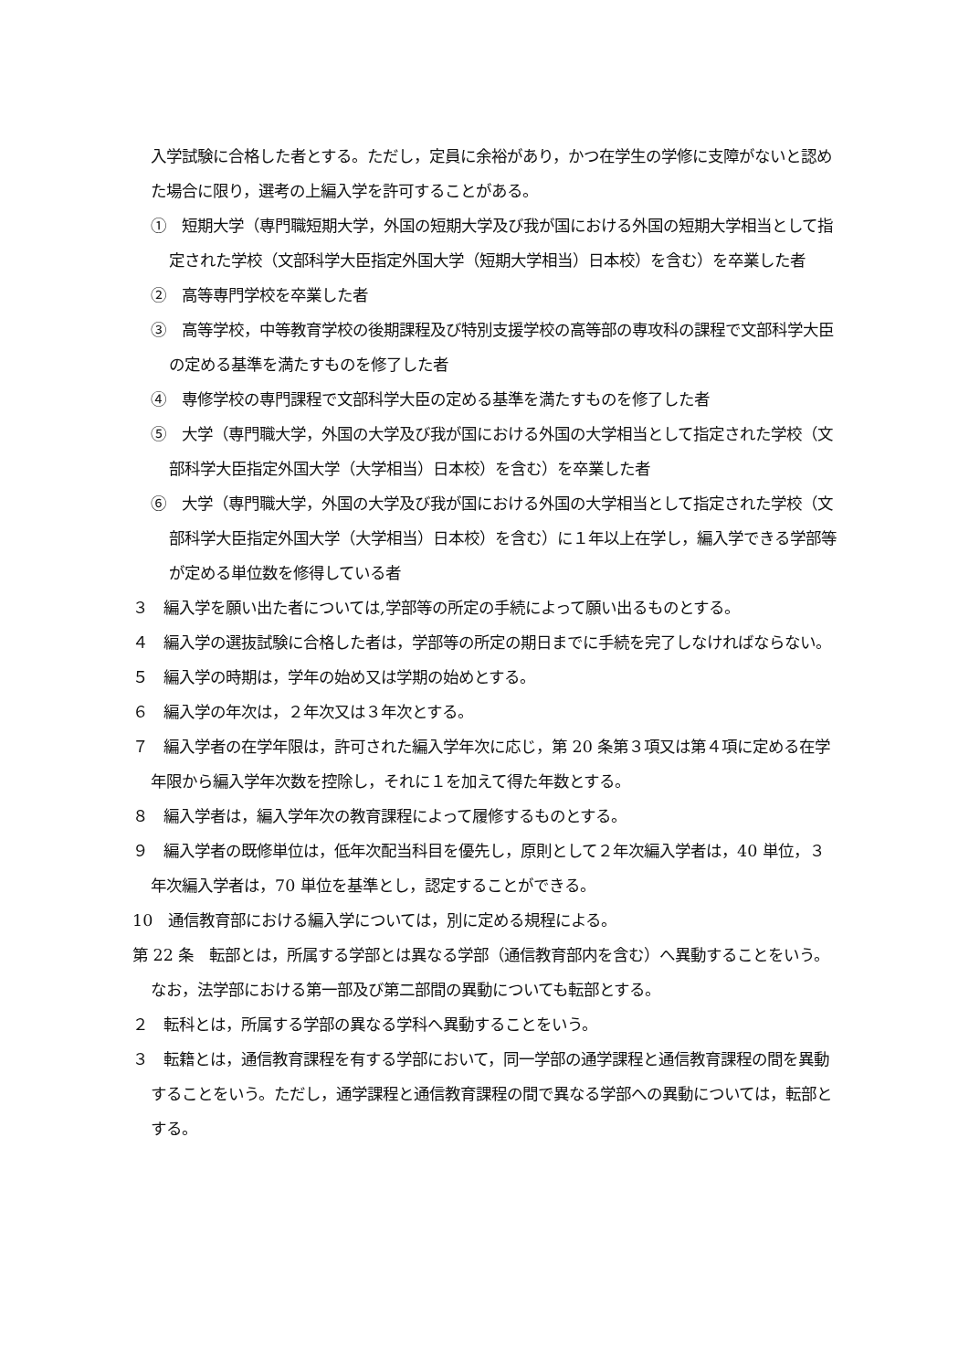入学試験に合格した者とする。ただし，定員に余裕があり，かつ在学生の学修に支障がないと認めた場合に限り，選考の上編入学を許可することがある。
①　短期大学（専門職短期大学，外国の短期大学及び我が国における外国の短期大学相当として指定された学校（文部科学大臣指定外国大学（短期大学相当）日本校）を含む）を卒業した者
②　高等専門学校を卒業した者
③　高等学校，中等教育学校の後期課程及び特別支援学校の高等部の専攻科の課程で文部科学大臣の定める基準を満たすものを修了した者
④　専修学校の専門課程で文部科学大臣の定める基準を満たすものを修了した者
⑤　大学（専門職大学，外国の大学及び我が国における外国の大学相当として指定された学校（文部科学大臣指定外国大学（大学相当）日本校）を含む）を卒業した者
⑥　大学（専門職大学，外国の大学及び我が国における外国の大学相当として指定された学校（文部科学大臣指定外国大学（大学相当）日本校）を含む）に１年以上在学し，編入学できる学部等が定める単位数を修得している者
３　編入学を願い出た者については,学部等の所定の手続によって願い出るものとする。
４　編入学の選抜試験に合格した者は，学部等の所定の期日までに手続を完了しなければならない。
５　編入学の時期は，学年の始め又は学期の始めとする。
６　編入学の年次は，２年次又は３年次とする。
７　編入学者の在学年限は，許可された編入学年次に応じ，第 20 条第３項又は第４項に定める在学年限から編入学年次数を控除し，それに１を加えて得た年数とする。
８　編入学者は，編入学年次の教育課程によって履修するものとする。
９　編入学者の既修単位は，低年次配当科目を優先し，原則として２年次編入学者は，40 単位，３年次編入学者は，70 単位を基準とし，認定することができる。
10　通信教育部における編入学については，別に定める規程による。
第 22 条　転部とは，所属する学部とは異なる学部（通信教育部内を含む）へ異動することをいう。なお，法学部における第一部及び第二部間の異動についても転部とする。
２　転科とは，所属する学部の異なる学科へ異動することをいう。
３　転籍とは，通信教育課程を有する学部において，同一学部の通学課程と通信教育課程の間を異動することをいう。ただし，通学課程と通信教育課程の間で異なる学部への異動については，転部とする。